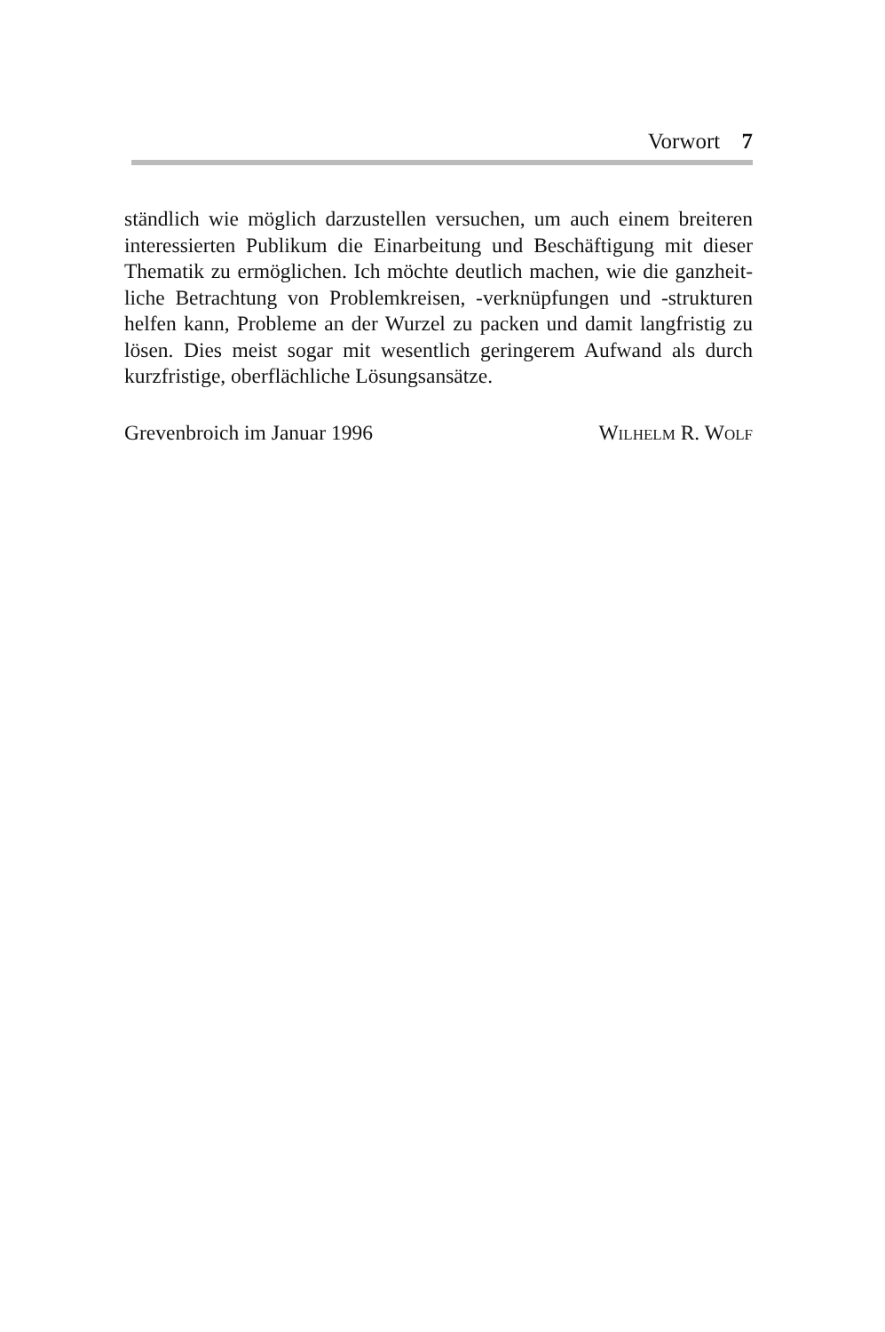Vorwort 7
ständlich wie möglich darzustellen versuchen, um auch einem breiteren interessierten Publikum die Einarbeitung und Beschäftigung mit dieser Thematik zu ermöglichen. Ich möchte deutlich machen, wie die ganzheit-liche Betrachtung von Problemkreisen, -verknüpfungen und -strukturen helfen kann, Probleme an der Wurzel zu packen und damit langfristig zu lösen. Dies meist sogar mit wesentlich geringerem Aufwand als durch kurzfristige, oberflächliche Lösungsansätze.
Grevenbroich im Januar 1996 WILHELM R. WOLF